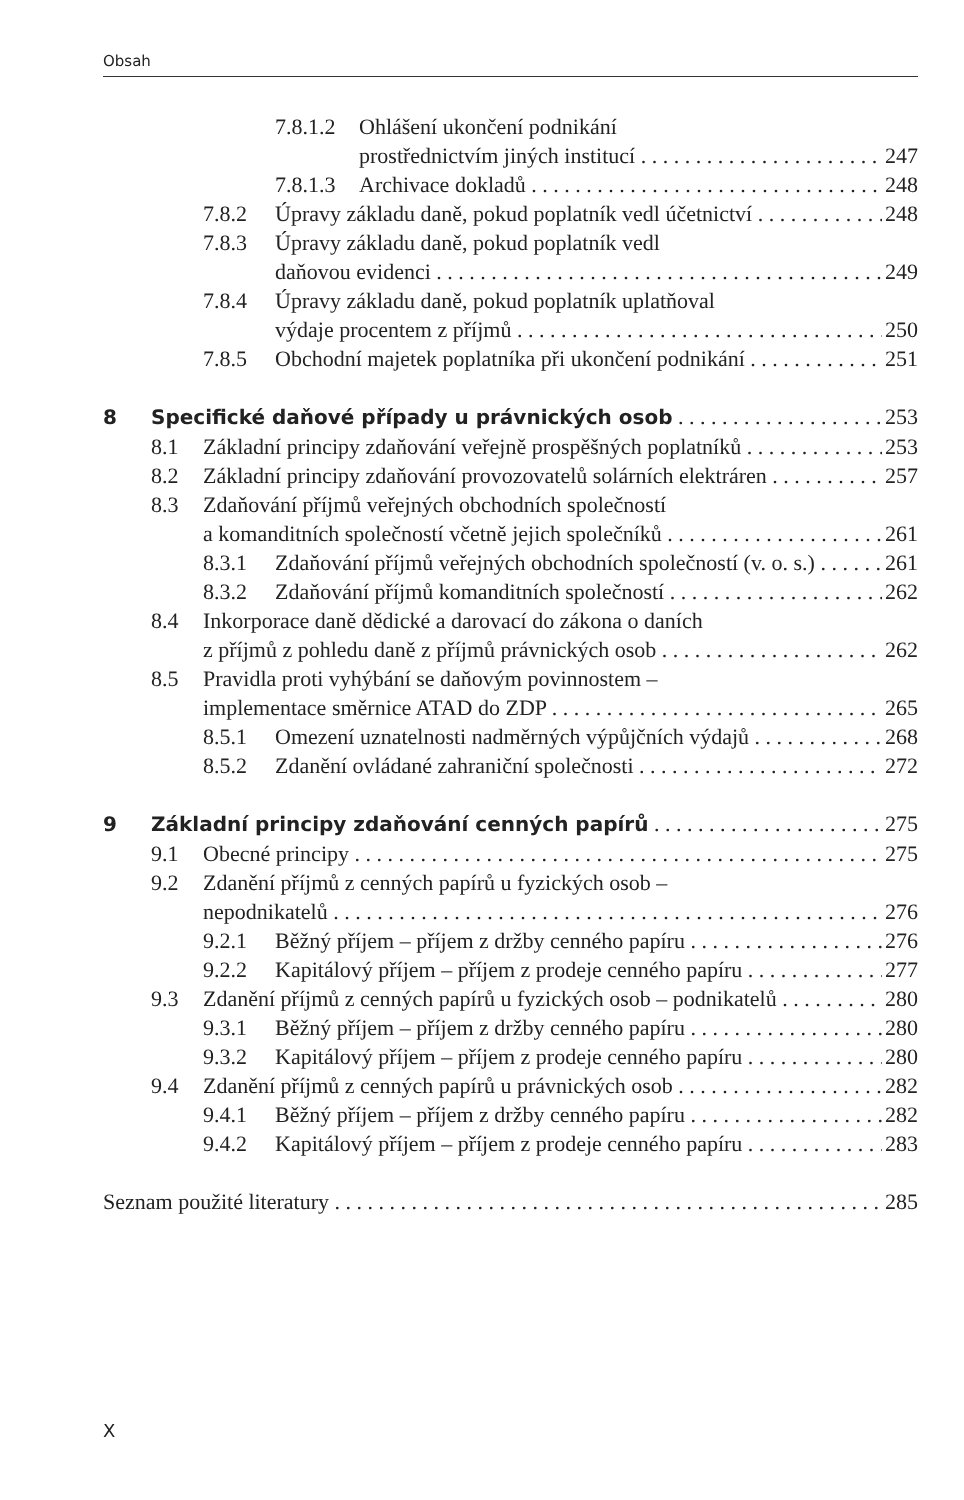Obsah
7.8.1.2 Ohlášení ukončení podnikání
prostřednictvím jiných institucí 247
7.8.1.3 Archivace dokladů 248
7.8.2 Úpravy základu daně, pokud poplatník vedl účetnictví 248
7.8.3 Úpravy základu daně, pokud poplatník vedl
daňovou evidenci 249
7.8.4 Úpravy základu daně, pokud poplatník uplatňoval
výdaje procentem z příjmů 250
7.8.5 Obchodní majetek poplatníka při ukončení podnikání 251
8 Specifické daňové případy u právnických osob 253
8.1 Základní principy zdaňování veřejně prospěšných poplatníků 253
8.2 Základní principy zdaňování provozovatelů solárních elektráren 257
8.3 Zdaňování příjmů veřejných obchodních společností
a komanditních společností včetně jejich společníků 261
8.3.1 Zdaňování příjmů veřejných obchodních společností (v. o. s.) 261
8.3.2 Zdaňování příjmů komanditních společností 262
8.4 Inkorporace daně dědické a darovací do zákona o daních
z příjmů z pohledu daně z příjmů právnických osob 262
8.5 Pravidla proti vyhýbání se daňovým povinnostem –
implementace směrnice ATAD do ZDP 265
8.5.1 Omezení uznatelnosti nadměrných výpůjčních výdajů 268
8.5.2 Zdanění ovládané zahraniční společnosti 272
9 Základní principy zdaňování cenných papírů 275
9.1 Obecné principy 275
9.2 Zdanění příjmů z cenných papírů u fyzických osob –
nepodnikatelů 276
9.2.1 Běžný příjem – příjem z držby cenného papíru 276
9.2.2 Kapitálový příjem – příjem z prodeje cenného papíru 277
9.3 Zdanění příjmů z cenných papírů u fyzických osob – podnikatelů 280
9.3.1 Běžný příjem – příjem z držby cenného papíru 280
9.3.2 Kapitálový příjem – příjem z prodeje cenného papíru 280
9.4 Zdanění příjmů z cenných papírů u právnických osob 282
9.4.1 Běžný příjem – příjem z držby cenného papíru 282
9.4.2 Kapitálový příjem – příjem z prodeje cenného papíru 283
Seznam použité literatury 285
X